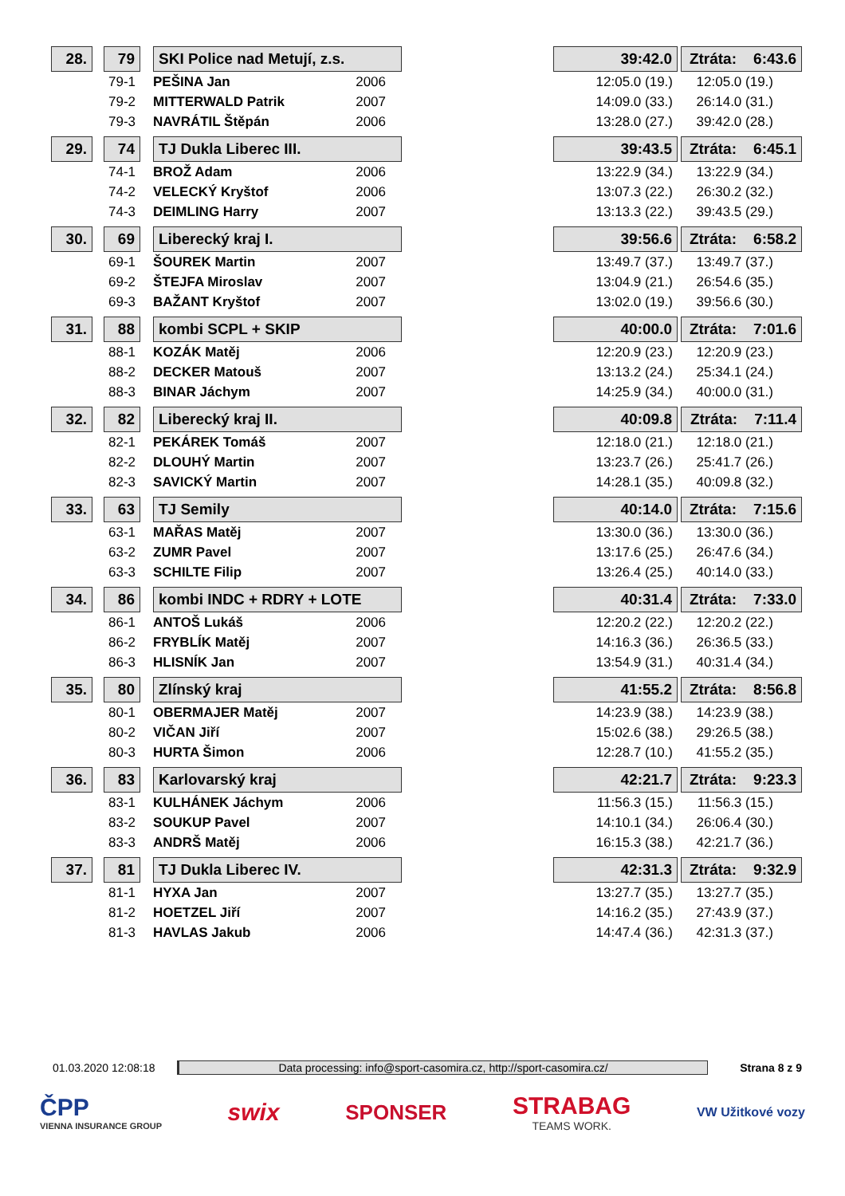| 28. | | 79 | | SKI Police nad Metují, z.s. | | 39:42.0 | | Ztráta: 6:43.6 |
| | | 79-1 | | PEŠINA Jan 2006 | | 12:05.0 (19.) | | 12:05.0 (19.) |
| | | 79-2 | | MITTERWALD Patrik 2007 | | 14:09.0 (33.) | | 26:14.0 (31.) |
| | | 79-3 | | NAVRÁTIL Štěpán 2006 | | 13:28.0 (27.) | | 39:42.0 (28.) |
| 29. | | 74 | | TJ Dukla Liberec III. | | 39:43.5 | | Ztráta: 6:45.1 |
| | | 74-1 | | BROŽ Adam 2006 | | 13:22.9 (34.) | | 13:22.9 (34.) |
| | | 74-2 | | VELECKÝ Kryštof 2006 | | 13:07.3 (22.) | | 26:30.2 (32.) |
| | | 74-3 | | DEIMLING Harry 2007 | | 13:13.3 (22.) | | 39:43.5 (29.) |
| 30. | | 69 | | Liberecký kraj I. | | 39:56.6 | | Ztráta: 6:58.2 |
| | | 69-1 | | ŠOUREK Martin 2007 | | 13:49.7 (37.) | | 13:49.7 (37.) |
| | | 69-2 | | ŠTEJFA Miroslav 2007 | | 13:04.9 (21.) | | 26:54.6 (35.) |
| | | 69-3 | | BAŽANT Kryštof 2007 | | 13:02.0 (19.) | | 39:56.6 (30.) |
| 31. | | 88 | | kombi SCPL + SKIP | | 40:00.0 | | Ztráta: 7:01.6 |
| | | 88-1 | | KOZÁK Matěj 2006 | | 12:20.9 (23.) | | 12:20.9 (23.) |
| | | 88-2 | | DECKER Matouš 2007 | | 13:13.2 (24.) | | 25:34.1 (24.) |
| | | 88-3 | | BINAR Jáchym 2007 | | 14:25.9 (34.) | | 40:00.0 (31.) |
| 32. | | 82 | | Liberecký kraj II. | | 40:09.8 | | Ztráta: 7:11.4 |
| | | 82-1 | | PEKÁREK Tomáš 2007 | | 12:18.0 (21.) | | 12:18.0 (21.) |
| | | 82-2 | | DLOUHÝ Martin 2007 | | 13:23.7 (26.) | | 25:41.7 (26.) |
| | | 82-3 | | SAVICKÝ Martin 2007 | | 14:28.1 (35.) | | 40:09.8 (32.) |
| 33. | | 63 | | TJ Semily | | 40:14.0 | | Ztráta: 7:15.6 |
| | | 63-1 | | MAŘAS Matěj 2007 | | 13:30.0 (36.) | | 13:30.0 (36.) |
| | | 63-2 | | ZUMR Pavel 2007 | | 13:17.6 (25.) | | 26:47.6 (34.) |
| | | 63-3 | | SCHILTE Filip 2007 | | 13:26.4 (25.) | | 40:14.0 (33.) |
| 34. | | 86 | | kombi INDC + RDRY + LOTE | | 40:31.4 | | Ztráta: 7:33.0 |
| | | 86-1 | | ANTOŠ Lukáš 2006 | | 12:20.2 (22.) | | 12:20.2 (22.) |
| | | 86-2 | | FRYBLÍK Matěj 2007 | | 14:16.3 (36.) | | 26:36.5 (33.) |
| | | 86-3 | | HLISNÍK Jan 2007 | | 13:54.9 (31.) | | 40:31.4 (34.) |
| 35. | | 80 | | Zlínský kraj | | 41:55.2 | | Ztráta: 8:56.8 |
| | | 80-1 | | OBERMAJER Matěj 2007 | | 14:23.9 (38.) | | 14:23.9 (38.) |
| | | 80-2 | | VIČAN Jiří 2007 | | 15:02.6 (38.) | | 29:26.5 (38.) |
| | | 80-3 | | HURTA Šimon 2006 | | 12:28.7 (10.) | | 41:55.2 (35.) |
| 36. | | 83 | | Karlovarský kraj | | 42:21.7 | | Ztráta: 9:23.3 |
| | | 83-1 | | KULHÁNEK Jáchym 2006 | | 11:56.3 (15.) | | 11:56.3 (15.) |
| | | 83-2 | | SOUKUP Pavel 2007 | | 14:10.1 (34.) | | 26:06.4 (30.) |
| | | 83-3 | | ANDRŠ Matěj 2006 | | 16:15.3 (38.) | | 42:21.7 (36.) |
| 37. | | 81 | | TJ Dukla Liberec IV. | | 42:31.3 | | Ztráta: 9:32.9 |
| | | 81-1 | | HYXA Jan 2007 | | 13:27.7 (35.) | | 13:27.7 (35.) |
| | | 81-2 | | HOETZEL Jiří 2007 | | 14:16.2 (35.) | | 27:43.9 (37.) |
| | | 81-3 | | HAVLAS Jakub 2006 | | 14:47.4 (36.) | | 42:31.3 (37.) |
01.03.2020 12:08:18 Data processing: info@sport-casomira.cz, http://sport-casomira.cz/ Strana 8 z 9
ČPP
VIENNA INSURANCE GROUP
swix
SPONSER
STRABAG
TEAMS WORK.
VW Užitkové vozy